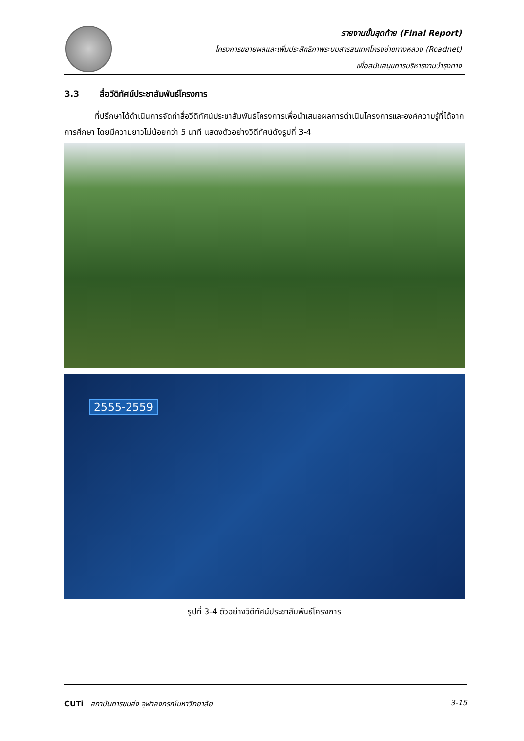รายงานขั้นสุดท้าย (Final Report)
โครงการขยายผลและเพิ่มประสิทธิภาพระบบสารสนเทศโครงข่ายทางหลวง (Roadnet)
เพื่อสนับสนุนการบริหารงานบำรุงทาง
3.3 สื่อวีดิทัศน์ประชาสัมพันธ์โครงการ
ที่ปรึกษาได้ดำเนินการจัดทำสื่อวีดิทัศน์ประชาสัมพันธ์โครงการเพื่อนำเสนอผลการดำเนินโครงการและองค์ความรู้ที่ได้จากการศึกษา โดยมีความยาวไม่น้อยกว่า 5 นาที แสดงตัวอย่างวิดีทัศน์ดังรูปที่ 3-4
2555-2559
รูปที่ 3-4 ตัวอย่างวิดีทัศน์ประชาสัมพันธ์โครงการ
CUTi สถาบันการขนส่ง จุฬาลงกรณ์มหาวิทยาลัย
3-15